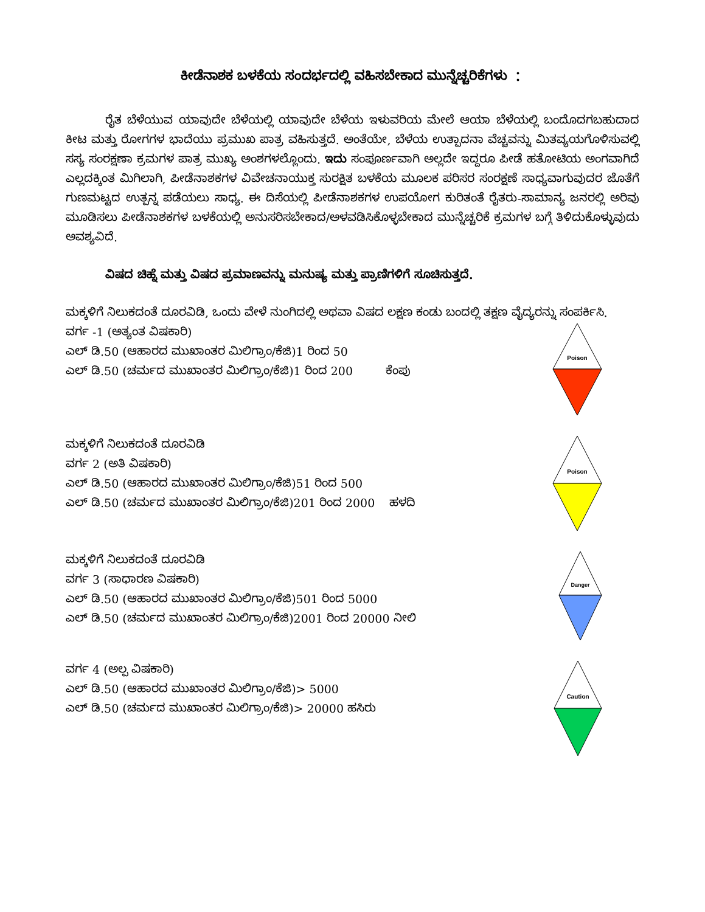ಕೀಡೆನಾಶಕ ಬಳಕೆಯ ಸಂದರ್ಭದಲ್ಲಿ ವಹಿಸಬೇಕಾದ ಮುನ್ನೆಚ್ಚರಿಕೆಗಳು ：
ರೈತ ಬೆಳೆಯುವ ಯಾವುದೇ ಬೆಳೆಯಲ್ಲಿ ಯಾವುದೇ ಬೆಳೆಯ ಇಳುವರಿಯ ಮೇಲೆ ಆಯಾ ಬೆಳೆಯಲ್ಲಿ ಬಂದೊದಗಬಹುದಾದ ಕೀಟ ಮತ್ತು ರೋಗಗಳ ಭಾದೆಯು ಪ್ರಮುಖ ಪಾತ್ರ ವಹಿಸುತ್ತದೆ. ಅಂತೆಯೇ, ಬೆಳೆಯ ಉತ್ಪಾದನಾ ವೆಚ್ಚವನ್ನು ಮಿತವ್ಯಯಗೊಳಿಸುವಲ್ಲಿ ಸಸ್ಯ ಸಂರಕ್ಷಣಾ ಕ್ರಮಗಳ ಪಾತ್ರ ಮುಖ್ಯ ಅಂಶಗಳಲ್ಲೊಂದು. ಇದು ಸಂಪೂರ್ಣವಾಗಿ ಅಲ್ಲದೇ ಇದ್ದರೂ ಪೀಡೆ ಹತೋಟಿಯ ಅಂಗವಾಗಿದೆ ಎಲ್ಲದಕ್ಕಿಂತ ಮಿಗಿಲಾಗಿ, ಪೀಡೆನಾಶಕಗಳ ವಿವೇಚನಾಯುಕ್ತ ಸುರಕ್ಷಿತ ಬಳಕೆಯ ಮೂಲಕ ಪರಿಸರ ಸಂರಕ್ಷಣೆ ಸಾಧ್ಯವಾಗುವುದರ ಜೊತೆಗೆ ಗುಣಮಟ್ಟದ ಉತ್ಪನ್ನ ಪಡೆಯಲು ಸಾಧ್ಯ. ಈ ದಿಸೆಯಲ್ಲಿ ಪೀಡೆನಾಶಕಗಳ ಉಪಯೋಗ ಕುರಿತಂತೆ ರೈತರು-ಸಾಮಾನ್ಯ ಜನರಲ್ಲಿ ಅರಿವು ಮೂಡಿಸಲು ಪೀಡೆನಾಶಕಗಳ ಬಳಕೆಯಲ್ಲಿ ಅನುಸರಿಸಬೇಕಾದ/ಅಳವಡಿಸಿಕೊಳ್ಳಬೇಕಾದ ಮುನ್ನೆಚ್ಚರಿಕೆ ಕ್ರಮಗಳ ಬಗ್ಗೆ ತಿಳಿದುಕೊಳ್ಳುವುದು ಅವಶ್ಯವಿದೆ.
ವಿಷದ ಚಿಹ್ನೆ ಮತ್ತು ವಿಷದ ಪ್ರಮಾಣವನ್ನು ಮನುಷ್ಯ ಮತ್ತು ಪ್ರಾಣಿಗಳಿಗೆ ಸೂಚಿಸುತ್ತದೆ.
ಮಕ್ಕಳಿಗೆ ನಿಲುಕದಂತೆ ದೂರವಿಡಿ, ಒಂದು ವೇಳೆ ನುಂಗಿದಲ್ಲಿ ಅಥವಾ ವಿಷದ ಲಕ್ಷಣ ಕಂಡು ಬಂದಲ್ಲಿ ತಕ್ಷಣ ವೈದ್ಯರನ್ನು ಸಂಪರ್ಕಿಸಿ.
ವರ್ಗ -1 (ಅತ್ಯಂತ ವಿಷಕಾರಿ)
ಎಲ್ ಡಿ.50 (ಆಹಾರದ ಮುಖಾಂತರ ಮಿಲಿಗ್ರಾಂ/ಕೆಜಿ)1 ರಿಂದ 50
ಎಲ್ ಡಿ.50 (ಚರ್ಮದ ಮುಖಾಂತರ ಮಿಲಿಗ್ರಾಂ/ಕೆಜಿ)1 ರಿಂದ 200 ಕೆಂಪು
Poison
ಮಕ್ಕಳಿಗೆ ನಿಲುಕದಂತೆ ದೂರವಿಡಿ
ವರ್ಗ 2 (ಅತಿ ವಿಷಕಾರಿ)
ಎಲ್ ಡಿ.50 (ಆಹಾರದ ಮುಖಾಂತರ ಮಿಲಿಗ್ರಾಂ/ಕೆಜಿ)51 ರಿಂದ 500
ಎಲ್ ಡಿ.50 (ಚರ್ಮದ ಮುಖಾಂತರ ಮಿಲಿಗ್ರಾಂ/ಕೆಜಿ)201 ರಿಂದ 2000 ಹಳದಿ
Poison
ಮಕ್ಕಳಿಗೆ ನಿಲುಕದಂತೆ ದೂರವಿಡಿ
ವರ್ಗ 3 (ಸಾಧಾರಣ ವಿಷಕಾರಿ)
ಎಲ್ ಡಿ.50 (ಆಹಾರದ ಮುಖಾಂತರ ಮಿಲಿಗ್ರಾಂ/ಕೆಜಿ)501 ರಿಂದ 5000
ಎಲ್ ಡಿ.50 (ಚರ್ಮದ ಮುಖಾಂತರ ಮಿಲಿಗ್ರಾಂ/ಕೆಜಿ)2001 ರಿಂದ 20000 ನೀಲಿ
Danger
ವರ್ಗ 4 (ಅಲ್ಪ ವಿಷಕಾರಿ)
ಎಲ್ ಡಿ.50 (ಆಹಾರದ ಮುಖಾಂತರ ಮಿಲಿಗ್ರಾಂ/ಕೆಜಿ)> 5000
ಎಲ್ ಡಿ.50 (ಚರ್ಮದ ಮುಖಾಂತರ ಮಿಲಿಗ್ರಾಂ/ಕೆಜಿ)> 20000 ಹಸಿರು
Caution